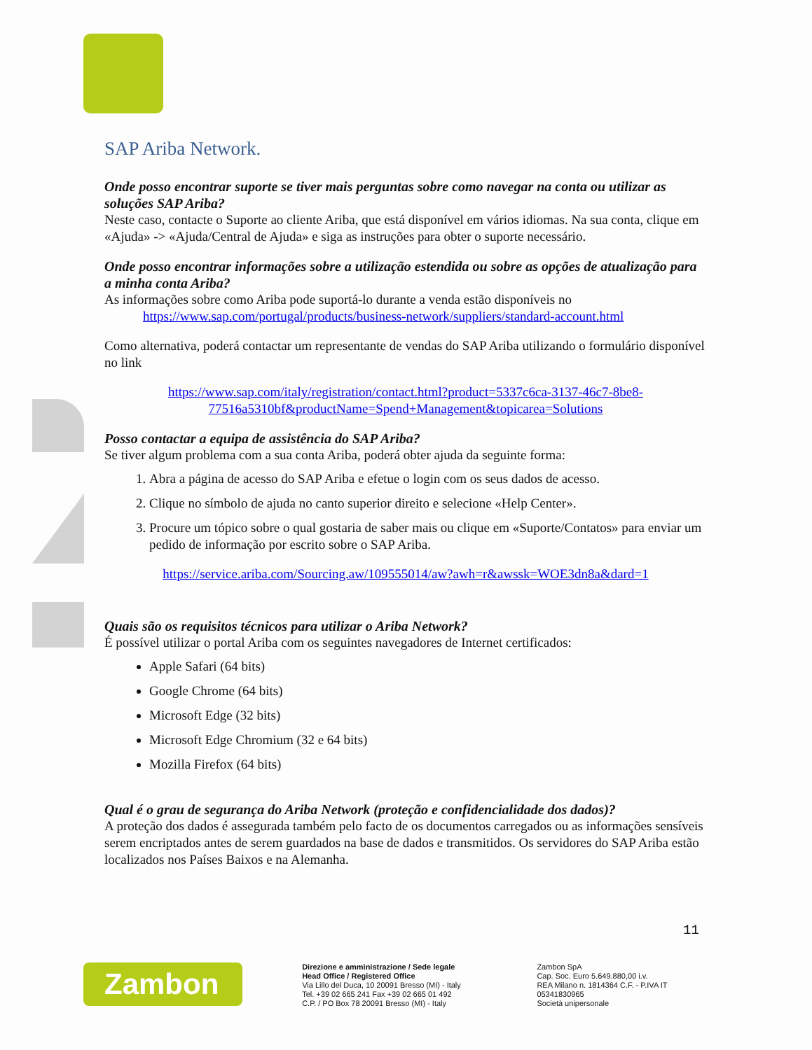SAP Ariba Network.
Onde posso encontrar suporte se tiver mais perguntas sobre como navegar na conta ou utilizar as soluções SAP Ariba?
Neste caso, contacte o Suporte ao cliente Ariba, que está disponível em vários idiomas. Na sua conta, clique em «Ajuda» -> «Ajuda/Central de Ajuda» e siga as instruções para obter o suporte necessário.
Onde posso encontrar informações sobre a utilização estendida ou sobre as opções de atualização para a minha conta Ariba?
As informações sobre como Ariba pode suportá-lo durante a venda estão disponíveis no
https://www.sap.com/portugal/products/business-network/suppliers/standard-account.html
Como alternativa, poderá contactar um representante de vendas do SAP Ariba utilizando o formulário disponível no link
https://www.sap.com/italy/registration/contact.html?product=5337c6ca-3137-46c7-8be8-77516a5310bf&productName=Spend+Management&topicarea=Solutions
Posso contactar a equipa de assistência do SAP Ariba?
Se tiver algum problema com a sua conta Ariba, poderá obter ajuda da seguinte forma:
1. Abra a página de acesso do SAP Ariba e efetue o login com os seus dados de acesso.
2. Clique no símbolo de ajuda no canto superior direito e selecione «Help Center».
3. Procure um tópico sobre o qual gostaria de saber mais ou clique em «Suporte/Contatos» para enviar um pedido de informação por escrito sobre o SAP Ariba.
https://service.ariba.com/Sourcing.aw/109555014/aw?awh=r&awssk=WOE3dn8a&dard=1
Quais são os requisitos técnicos para utilizar o Ariba Network?
É possível utilizar o portal Ariba com os seguintes navegadores de Internet certificados:
Apple Safari (64 bits)
Google Chrome (64 bits)
Microsoft Edge (32 bits)
Microsoft Edge Chromium (32 e 64 bits)
Mozilla Firefox (64 bits)
Qual é o grau de segurança do Ariba Network (proteção e confidencialidade dos dados)?
A proteção dos dados é assegurada também pelo facto de os documentos carregados ou as informações sensíveis serem encriptados antes de serem guardados na base de dados e transmitidos. Os servidores do SAP Ariba estão localizados nos Países Baixos e na Alemanha.
11
Zambon
Direzione e amministrazione / Sede legale
Head Office / Registered Office
Via Lillo del Duca, 10 20091 Bresso (MI) - Italy
Tel. +39 02 665 241 Fax +39 02 665 01 492
C.P. / PO Box 78 20091 Bresso (MI) - Italy
Zambon SpA
Cap. Soc. Euro 5.649.880,00 i.v.
REA Milano n. 1814364 C.F. - P.IVA IT 05341830965
Società unipersonale